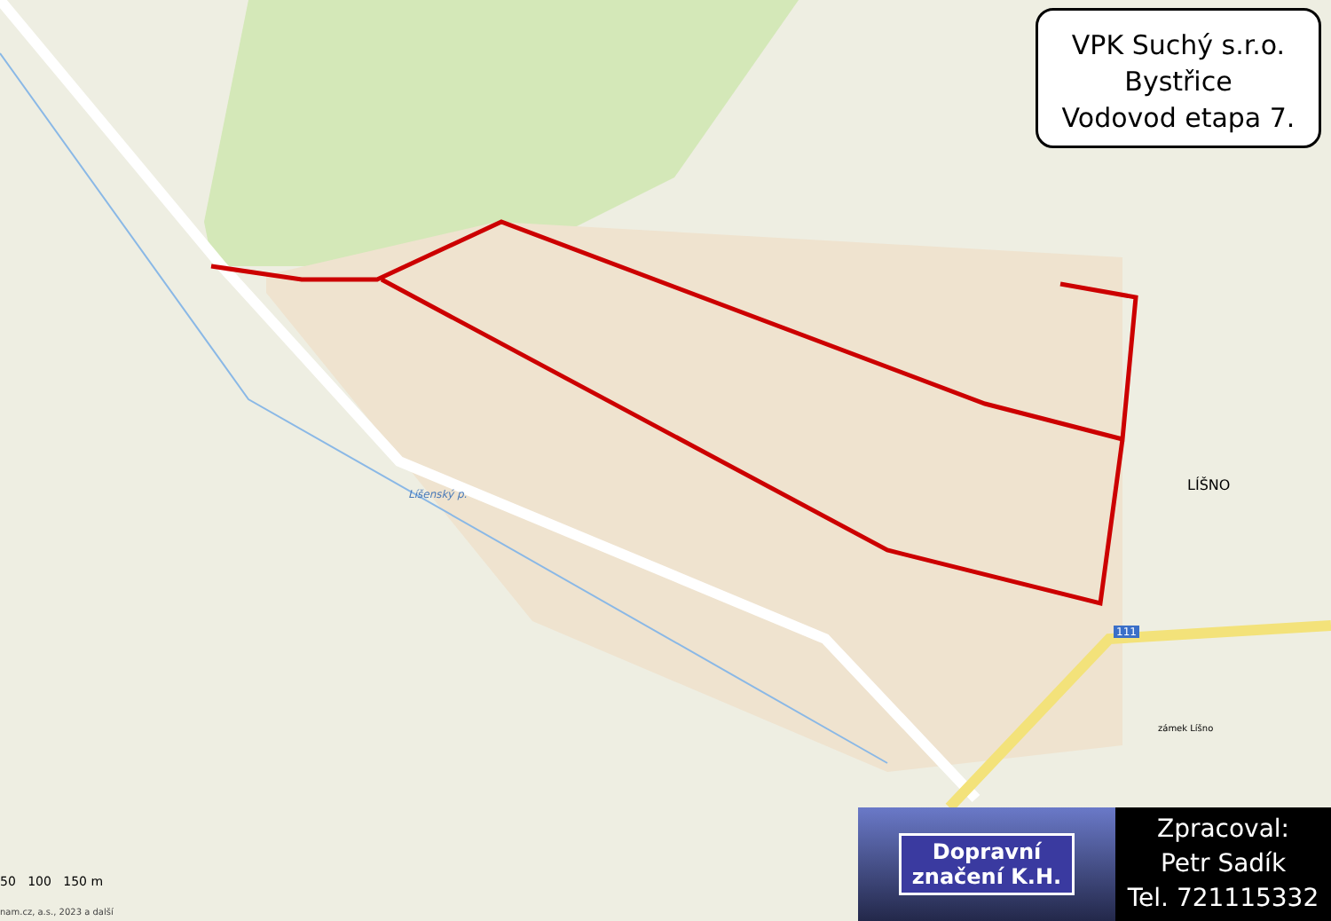VPK Suchý s.r.o.
Bystřice
Vodovod etapa 7.
LÍŠNO
Líšenský p.
111
zámek Líšno
50 100 150 m
nam.cz, a.s., 2023 a další
Dopravní
značení K.H.
Zpracoval:
Petr Sadík
Tel. 721115332